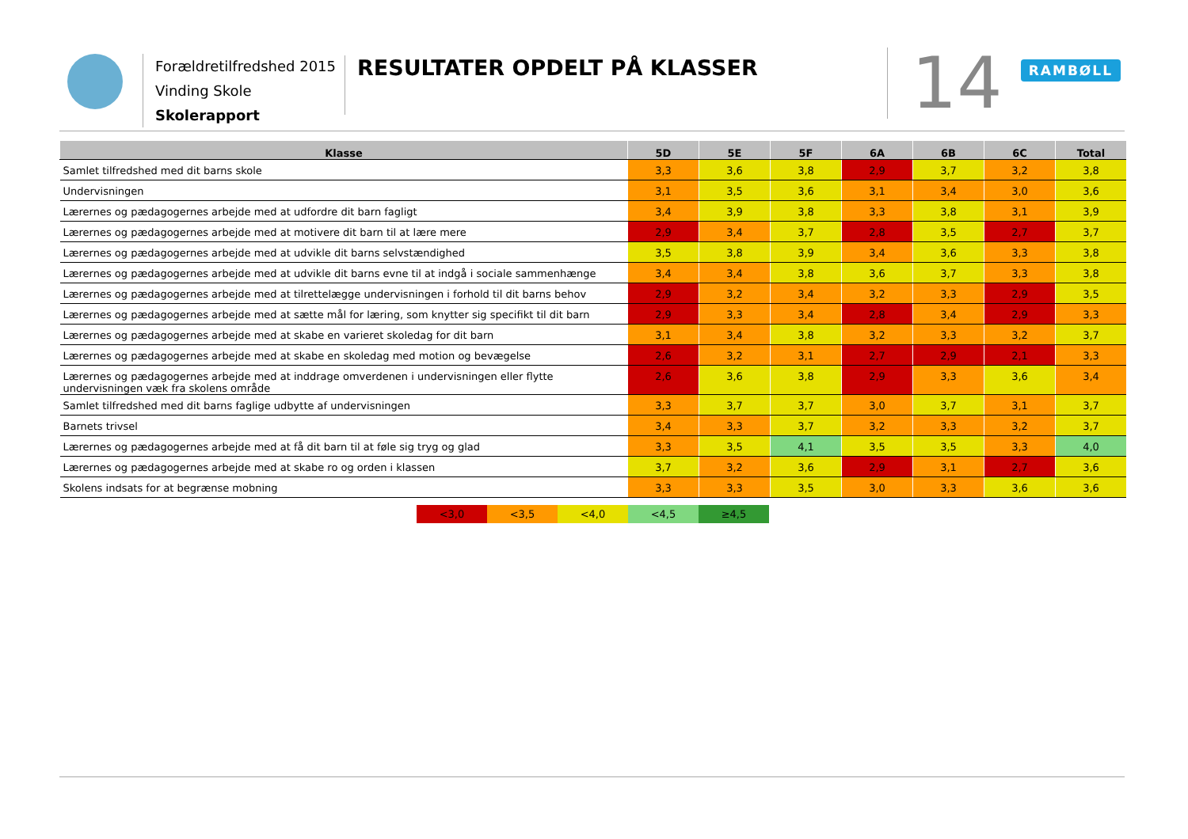Forældretilfredshed 2015
Vinding Skole
Skolerapport
RESULTATER OPDELT PÅ KLASSER 14 RAMBØLL
| Klasse | 5D | 5E | 5F | 6A | 6B | 6C | Total |
| --- | --- | --- | --- | --- | --- | --- | --- |
| Samlet tilfredshed med dit barns skole | 3,3 | 3,6 | 3,8 | 2,9 | 3,7 | 3,2 | 3,8 |
| Undervisningen | 3,1 | 3,5 | 3,6 | 3,1 | 3,4 | 3,0 | 3,6 |
| Lærernes og pædagogernes arbejde med at udfordre dit barn fagligt | 3,4 | 3,9 | 3,8 | 3,3 | 3,8 | 3,1 | 3,9 |
| Lærernes og pædagogernes arbejde med at motivere dit barn til at lære mere | 2,9 | 3,4 | 3,7 | 2,8 | 3,5 | 2,7 | 3,7 |
| Lærernes og pædagogernes arbejde med at udvikle dit barns selvstændighed | 3,5 | 3,8 | 3,9 | 3,4 | 3,6 | 3,3 | 3,8 |
| Lærernes og pædagogernes arbejde med at udvikle dit barns evne til at indgå i sociale sammenhænge | 3,4 | 3,4 | 3,8 | 3,6 | 3,7 | 3,3 | 3,8 |
| Lærernes og pædagogernes arbejde med at tilrettelægge undervisningen i forhold til dit barns behov | 2,9 | 3,2 | 3,4 | 3,2 | 3,3 | 2,9 | 3,5 |
| Lærernes og pædagogernes arbejde med at sætte mål for læring, som knytter sig specifikt til dit barn | 2,9 | 3,3 | 3,4 | 2,8 | 3,4 | 2,9 | 3,3 |
| Lærernes og pædagogernes arbejde med at skabe en varieret skoledag for dit barn | 3,1 | 3,4 | 3,8 | 3,2 | 3,3 | 3,2 | 3,7 |
| Lærernes og pædagogernes arbejde med at skabe en skoledag med motion og bevægelse | 2,6 | 3,2 | 3,1 | 2,7 | 2,9 | 2,1 | 3,3 |
| Lærernes og pædagogernes arbejde med at inddrage omverdenen i undervisningen eller flytte undervisningen væk fra skolens område | 2,6 | 3,6 | 3,8 | 2,9 | 3,3 | 3,6 | 3,4 |
| Samlet tilfredshed med dit barns faglige udbytte af undervisningen | 3,3 | 3,7 | 3,7 | 3,0 | 3,7 | 3,1 | 3,7 |
| Barnets trivsel | 3,4 | 3,3 | 3,7 | 3,2 | 3,3 | 3,2 | 3,7 |
| Lærernes og pædagogernes arbejde med at få dit barn til at føle sig tryg og glad | 3,3 | 3,5 | 4,1 | 3,5 | 3,5 | 3,3 | 4,0 |
| Lærernes og pædagogernes arbejde med at skabe ro og orden i klassen | 3,7 | 3,2 | 3,6 | 2,9 | 3,1 | 2,7 | 3,6 |
| Skolens indsats for at begrænse mobning | 3,3 | 3,3 | 3,5 | 3,0 | 3,3 | 3,6 | 3,6 |
<3,0 <3,5 <4,0 <4,5 ≥4,5